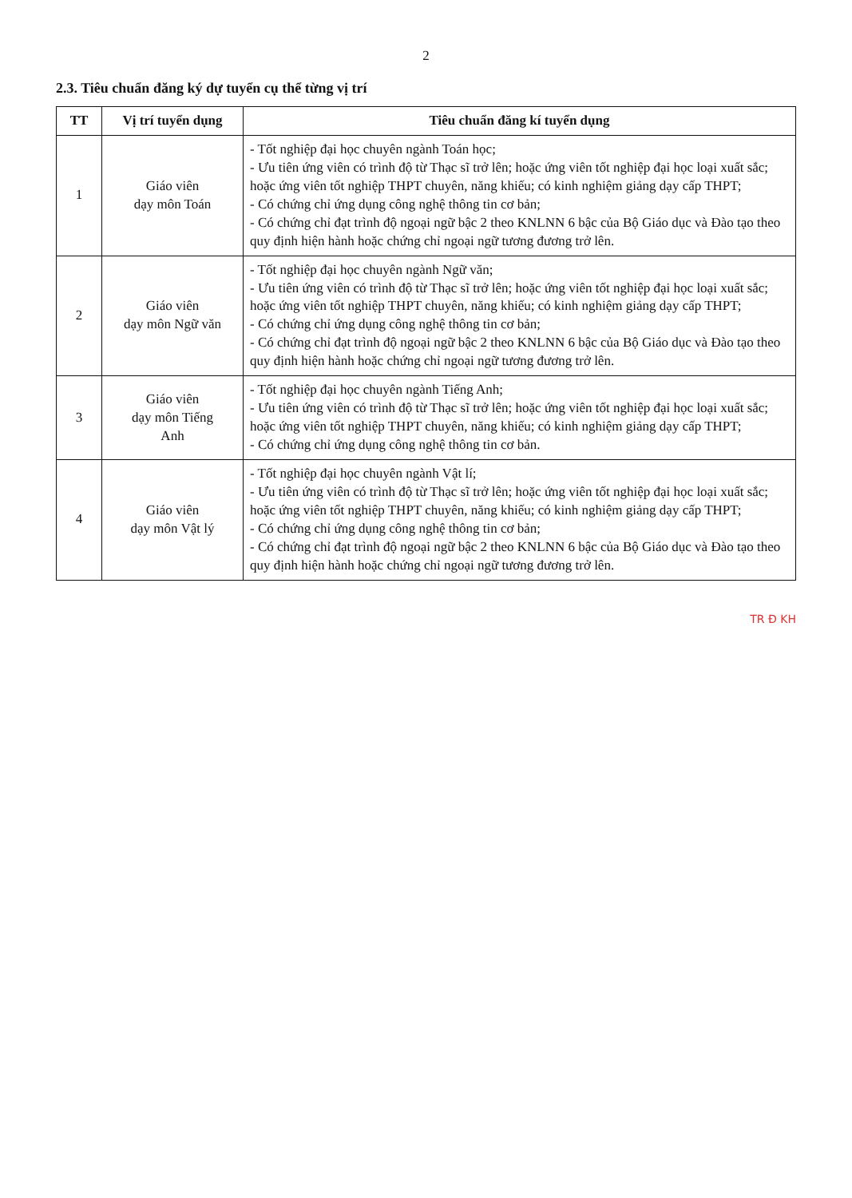2
2.3. Tiêu chuẩn đăng ký dự tuyển cụ thể từng vị trí
| TT | Vị trí tuyển dụng | Tiêu chuẩn đăng kí tuyển dụng |
| --- | --- | --- |
| 1 | Giáo viên dạy môn Toán | - Tốt nghiệp đại học chuyên ngành Toán học; - Ưu tiên ứng viên có trình độ từ Thạc sĩ trở lên; hoặc ứng viên tốt nghiệp đại học loại xuất sắc; hoặc ứng viên tốt nghiệp THPT chuyên, năng khiếu; có kinh nghiệm giảng dạy cấp THPT; - Có chứng chỉ ứng dụng công nghệ thông tin cơ bản; - Có chứng chỉ đạt trình độ ngoại ngữ bậc 2 theo KNLNN 6 bậc của Bộ Giáo dục và Đào tạo theo quy định hiện hành hoặc chứng chỉ ngoại ngữ tương đương trở lên. |
| 2 | Giáo viên dạy môn Ngữ văn | - Tốt nghiệp đại học chuyên ngành Ngữ văn; - Ưu tiên ứng viên có trình độ từ Thạc sĩ trở lên; hoặc ứng viên tốt nghiệp đại học loại xuất sắc; hoặc ứng viên tốt nghiệp THPT chuyên, năng khiếu; có kinh nghiệm giảng dạy cấp THPT; - Có chứng chỉ ứng dụng công nghệ thông tin cơ bản; - Có chứng chỉ đạt trình độ ngoại ngữ bậc 2 theo KNLNN 6 bậc của Bộ Giáo dục và Đào tạo theo quy định hiện hành hoặc chứng chỉ ngoại ngữ tương đương trở lên. |
| 3 | Giáo viên dạy môn Tiếng Anh | - Tốt nghiệp đại học chuyên ngành Tiếng Anh; - Ưu tiên ứng viên có trình độ từ Thạc sĩ trở lên; hoặc ứng viên tốt nghiệp đại học loại xuất sắc; hoặc ứng viên tốt nghiệp THPT chuyên, năng khiếu; có kinh nghiệm giảng dạy cấp THPT; - Có chứng chỉ ứng dụng công nghệ thông tin cơ bản. |
| 4 | Giáo viên dạy môn Vật lý | - Tốt nghiệp đại học chuyên ngành Vật lí; - Ưu tiên ứng viên có trình độ từ Thạc sĩ trở lên; hoặc ứng viên tốt nghiệp đại học loại xuất sắc; hoặc ứng viên tốt nghiệp THPT chuyên, năng khiếu; có kinh nghiệm giảng dạy cấp THPT; - Có chứng chỉ ứng dụng công nghệ thông tin cơ bản; - Có chứng chỉ đạt trình độ ngoại ngữ bậc 2 theo KNLNN 6 bậc của Bộ Giáo dục và Đào tạo theo quy định hiện hành hoặc chứng chỉ ngoại ngữ tương đương trở lên. |
TR Đ KH